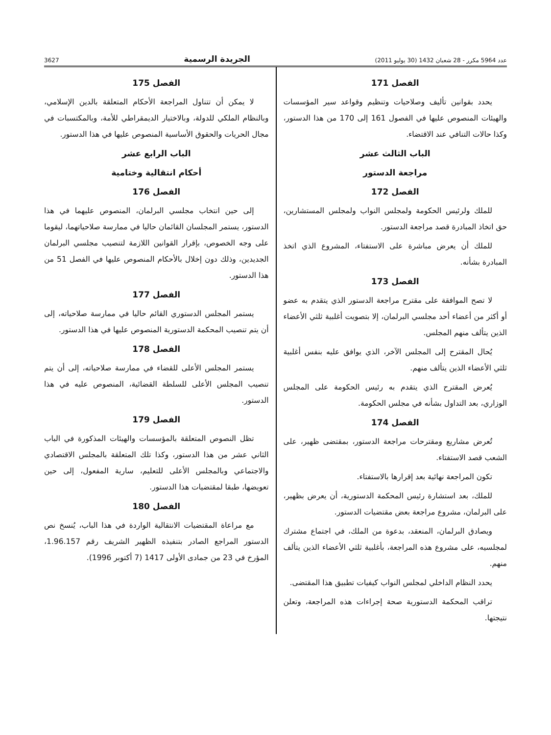عدد 5964 مكرر - 28 شعبان 1432 (30 يوليو 2011) الجريدة الرسمية 3627
الفصل 171
يحدد بقوانين تأليف وصلاحيات وتنظيم وقواعد سير المؤسسات والهيئات المنصوص عليها في الفصول 161 إلى 170 من هذا الدستور، وكذا حالات التنافي عند الاقتضاء.
الباب الثالث عشر
مراجعة الدستور
الفصل 172
للملك ولرئيس الحكومة ولمجلس النواب ولمجلس المستشارين، حق اتخاذ المبادرة قصد مراجعة الدستور.
للملك أن يعرض مباشرة على الاستفتاء، المشروع الذي اتخذ المبادرة بشأنه.
الفصل 173
لا تصح الموافقة على مقترح مراجعة الدستور الذي يتقدم به عضو أو أكثر من أعضاء أحد مجلسي البرلمان، إلا بتصويت أغلبية ثلثي الأعضاء الذين يتألف منهم المجلس.
يُحال المقترح إلى المجلس الآخر، الذي يوافق عليه بنفس أغلبية ثلثي الأعضاء الذين يتألف منهم.
يُعرض المقترح الذي يتقدم به رئيس الحكومة على المجلس الوزاري، بعد التداول بشأنه في مجلس الحكومة.
الفصل 174
تُعرض مشاريع ومقترحات مراجعة الدستور، بمقتضى ظهير، على الشعب قصد الاستفتاء.
تكون المراجعة نهائية بعد إقرارها بالاستفتاء.
للملك، بعد استشارة رئيس المحكمة الدستورية، أن يعرض بظهير، على البرلمان، مشروع مراجعة بعض مقتضيات الدستور.
ويصادق البرلمان، المنعقد، بدعوة من الملك، في اجتماع مشترك لمجلسيه، على مشروع هذه المراجعة، بأغلبية ثلثي الأعضاء الذين يتألف منهم.
يحدد النظام الداخلي لمجلس النواب كيفيات تطبيق هذا المقتضى.
تراقب المحكمة الدستورية صحة إجراءات هذه المراجعة، وتعلن نتيجتها.
الفصل 175
لا يمكن أن تتناول المراجعة الأحكام المتعلقة بالدين الإسلامي، وبالنظام الملكي للدولة، وبالاختيار الديمقراطي للأمة، وبالمكتسبات في مجال الحريات والحقوق الأساسية المنصوص عليها في هذا الدستور.
الباب الرابع عشر
أحكام انتقالية وختامية
الفصل 176
إلى حين انتخاب مجلسي البرلمان، المنصوص عليهما في هذا الدستور، يستمر المجلسان القائمان حاليا في ممارسة صلاحياتهما، ليقوما على وجه الخصوص، بإقرار القوانين اللازمة لتنصيب مجلسي البرلمان الجديدين، وذلك دون إخلال بالأحكام المنصوص عليها في الفصل 51 من هذا الدستور.
الفصل 177
يستمر المجلس الدستوري القائم حاليا في ممارسة صلاحياته، إلى أن يتم تنصيب المحكمة الدستورية المنصوص عليها في هذا الدستور.
الفصل 178
يستمر المجلس الأعلى للقضاء في ممارسة صلاحياته، إلى أن يتم تنصيب المجلس الأعلى للسلطة القضائية، المنصوص عليه في هذا الدستور.
الفصل 179
تظل النصوص المتعلقة بالمؤسسات والهيئات المذكورة في الباب الثاني عشر من هذا الدستور، وكذا تلك المتعلقة بالمجلس الاقتصادي والاجتماعي وبالمجلس الأعلى للتعليم، سارية المفعول، إلى حين تعويضها، طبقا لمقتضيات هذا الدستور.
الفصل 180
مع مراعاة المقتضيات الانتقالية الواردة في هذا الباب، يُنسخ نص الدستور المراجع الصادر بتنفيذه الظهير الشريف رقم 1.96.157، المؤرخ في 23 من جمادى الأولى 1417 (7 أكتوبر 1996).